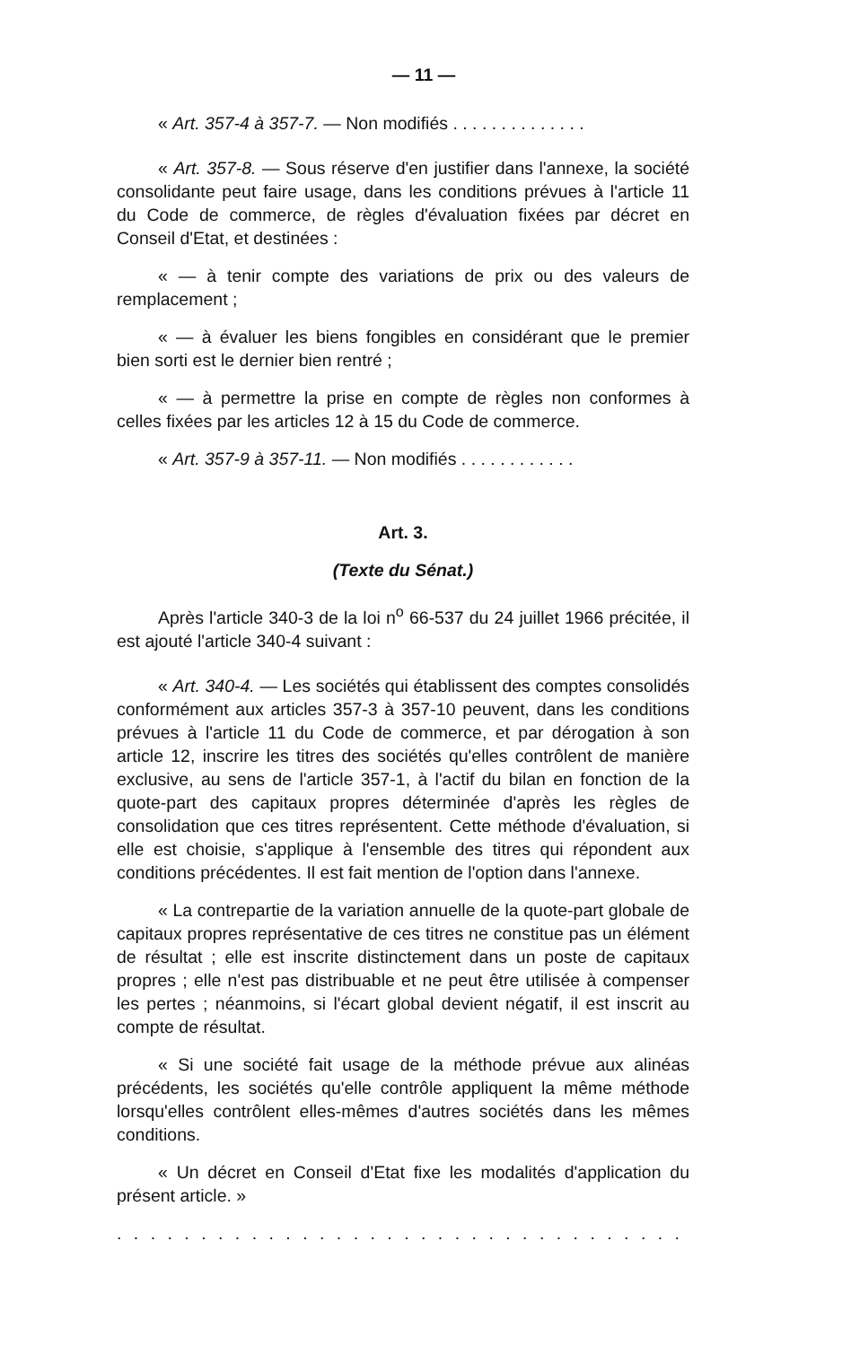— 11 —
« Art. 357-4 à 357-7. — Non modifiés . . . . . . . . . . . . . .
« Art. 357-8. — Sous réserve d'en justifier dans l'annexe, la société consolidante peut faire usage, dans les conditions prévues à l'article 11 du Code de commerce, de règles d'évaluation fixées par décret en Conseil d'Etat, et destinées :
« — à tenir compte des variations de prix ou des valeurs de remplacement ;
« — à évaluer les biens fongibles en considérant que le premier bien sorti est le dernier bien rentré ;
« — à permettre la prise en compte de règles non conformes à celles fixées par les articles 12 à 15 du Code de commerce.
« Art. 357-9 à 357-11. — Non modifiés . . . . . . . . . . . .
Art. 3.
(Texte du Sénat.)
Après l'article 340-3 de la loi n<sup>o</sup> 66-537 du 24 juillet 1966 précitée, il est ajouté l'article 340-4 suivant :
« Art. 340-4. — Les sociétés qui établissent des comptes consolidés conformément aux articles 357-3 à 357-10 peuvent, dans les conditions prévues à l'article 11 du Code de commerce, et par dérogation à son article 12, inscrire les titres des sociétés qu'elles contrôlent de manière exclusive, au sens de l'article 357-1, à l'actif du bilan en fonction de la quote-part des capitaux propres déterminée d'après les règles de consolidation que ces titres représentent. Cette méthode d'évaluation, si elle est choisie, s'applique à l'ensemble des titres qui répondent aux conditions précédentes. Il est fait mention de l'option dans l'annexe.
« La contrepartie de la variation annuelle de la quote-part globale de capitaux propres représentative de ces titres ne constitue pas un élément de résultat ; elle est inscrite distinctement dans un poste de capitaux propres ; elle n'est pas distribuable et ne peut être utilisée à compenser les pertes ; néanmoins, si l'écart global devient négatif, il est inscrit au compte de résultat.
« Si une société fait usage de la méthode prévue aux alinéas précédents, les sociétés qu'elle contrôle appliquent la même méthode lorsqu'elles contrôlent elles-mêmes d'autres sociétés dans les mêmes conditions.
« Un décret en Conseil d'Etat fixe les modalités d'application du présent article. »
. . . . . . . . . . . . . . . . . . . . . . . . . . . . . . . . . . . . . . . . . . . . . .